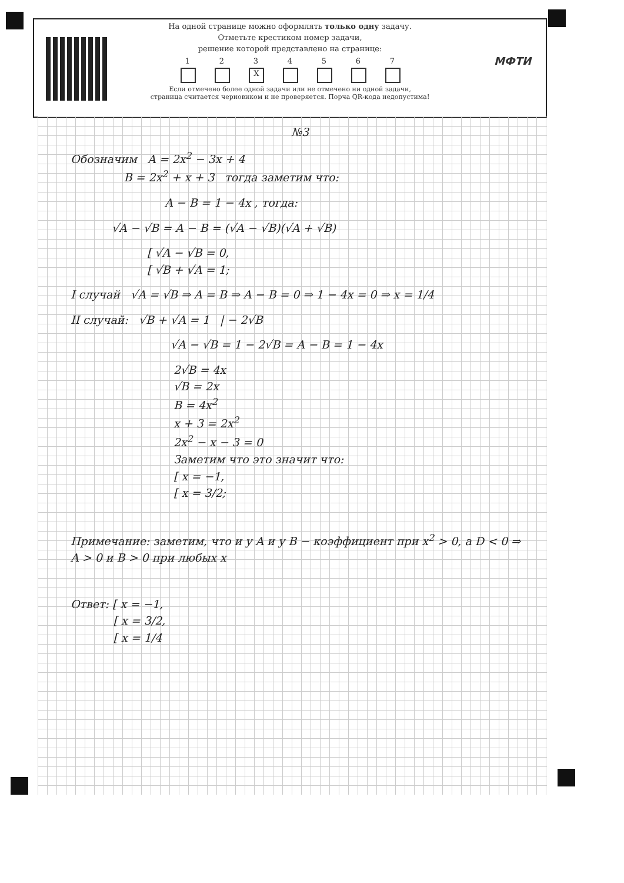МФТИ
На одной странице можно оформлять только одну задачу.
Отметьте крестиком номер задачи,
решение которой представлено на странице:
1 2 3
X
4 5 6 7
Если отмечено более одной задачи или не отмечено ни одной задачи,
страница считается черновиком и не проверяется. Порча QR-кода недопустима!
№3
Обозначим A = 2x<sup>2</sup> − 3x + 4
B = 2x<sup>2</sup> + x + 3 тогда заметим что:
A − B = 1 − 4x , тогда:
√A − √B = A − B = (√A − √B)(√A + √B)
[ √A − √B = 0,
[ √B + √A = 1;
I случай √A = √B ⇒ A = B ⇒ A − B = 0 ⇒ 1 − 4x = 0 ⇒ x = 1/4
II случай: √B + √A = 1 | − 2√B
√A − √B = 1 − 2√B = A − B = 1 − 4x
2√B = 4x
√B = 2x
B = 4x<sup>2</sup>
x + 3 = 2x<sup>2</sup>
2x<sup>2</sup> − x − 3 = 0
Заметим что это значит что:
[ x = −1,
[ x = 3/2;
Примечание: заметим, что и у A и у B − коэффициент при x<sup>2</sup> > 0, а D < 0 ⇒ A > 0 и B > 0 при любых x
Ответ: [ x = −1,
[ x = 3/2,
[ x = 1/4